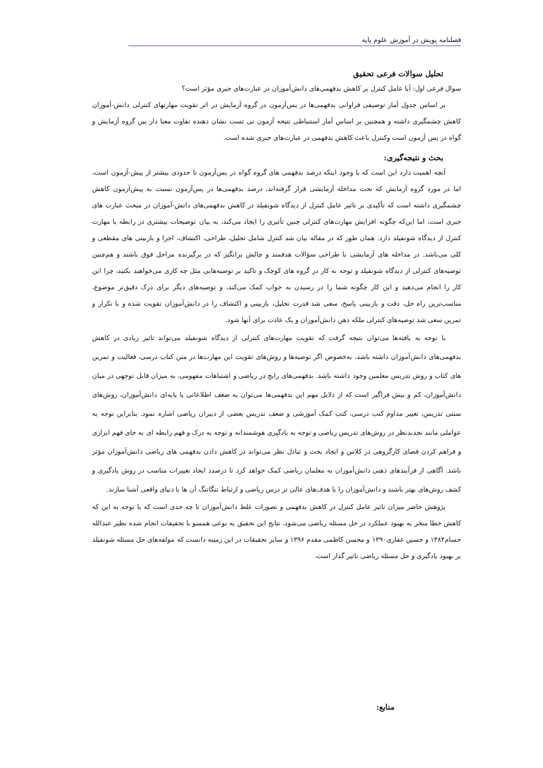فصلنامه پویش در آموزش علوم پایه
تحلیل سوالات فرعی تحقیق
سوال فرعی اول: آیا عامل کنترل بر کاهش بدفهمی‌های دانش‌آموزان در عبارت‌های جبری مؤثر است؟
بر اساس جدول آمار توصیفی فراوانی بدفهمی‌ها در پس‌آزمون در گروه آزمایش در اثر تقویت مهارتهای کنترلی دانش-آموزان کاهش چشمگیری داشته و همچنین بر اساس آمار استنباطی نتیجه آزمون تی تست نشان دهنده تفاوت معنا دار بین گروه آزمایش و گواه در پس آزمون است وکنترل باعث کاهش بدفهمی در عبارت‌های جبری شده است.
بحث و نتیجه‌گیری:
آنچه اهمیت دارد این است که با وجود اینکه درصد بدفهمی های گروه گواه در پس‌آزمون تا حدودی بیشتر از پیش-آزمون است، اما در مورد گروه آزمایش که تحت مداخله آزمایشی قرار گرفته‌اند، درصد بدفهمی‌ها در پس‌آزمون نسبت به پیش‌آزمون کاهش چشمگیری داشته است که تأکیدی بر تاثیر عامل کنترل از دیدگاه شونفیلد در کاهش بدفهمی‌های دانش-آموزان در مبحث عبارت های جبری است، اما این‌که چگونه افزایش مهارت‌های کنترلی چنین تأثیری را ایجاد می‌کند، به بیان توضیحات بیشتری در رابطه با مهارت کنترل از دیدگاه شونفیلد دارد. همان طور که در مقاله بیان شد کنترل شامل تحلیل، طراحی، اکتشاف، اجرا و بازبینی های مقطعی و کلی می‌باشد. در مداخله های آزمایشی با طراحی سؤالات هدفمند و چالش برانگیز که در برگیرنده مراحل فوق باشند و هم‌چنین توصیه‌های کنترلی از دیدگاه شونفیلد و توجه به کار در گروه های کوچک و تاکید بر توصیه‌هایی مثل چه کاری می‌خواهید بکنید، چرا این کار را انجام می‌دهید و این کار چگونه شما را در رسیدن به جواب کمک می‌کند، و توصیه‌های دیگر برای درک دقیق‌تر موضوع، مناسب‌ترین راه حل، دقت و بازبینی پاسخ، سعی شد قدرت تحلیل، بازبینی و اکتشاف را در دانش‌آموزان تقویت شده و با تکرار و تمرین سعی شد توصیه‌های کنترلی ملکه ذهن دانش‌آموزان و یک عادت برای آنها شود.
با توجه به یافته‌ها می‌توان نتیجه گرفت که تقویت مهارت‌های کنترلی از دیدگاه شونفیلد می‌تواند تاثیر زیادی در کاهش بدفهمی‌های دانش‌آموزان داشته باشد، به‌خصوص اگر توصیه‌ها و روش‌های تقویت این مهارت‌ها در متن کتاب درسی، فعالیت و تمرین های کتاب و روش تدریس معلمین وجود داشته باشد. بدفهمی‌های رایج در ریاضی و اشتباهات مفهومی، به میزان قابل توجهی در میان دانش‌آموزان، کم و بیش فراگیر است که از دلایل مهم این بدفهمی‌ها می‌توان به ضعف اطلاعاتی یا پایه‌ای دانش‌آموزان، روش‌های سنتی تدریس، تغییر مداوم کتب درسی، کتب کمک آموزشی و ضعف تدریس بعضی از دبیران ریاضی اشاره نمود. بنابراین توجه به عواملی مانند تجدیدنظر در روش‌های تدریس ریاضی و توجه به یادگیری هوشمندانه و توجه به درک و فهم رابطه ای به جای فهم ابزاری و فراهم کردن فضای کارگروهی در کلاس و ایجاد بحث و تبادل نظر می‌تواند در کاهش دادن بدفهمی های ریاضی دانش‌آموزان مؤثر باشد. آگاهی از فرآیندهای ذهنی دانش‌آموزان به معلمان ریاضی کمک خواهد کرد تا درصدد ایجاد تغییرات مناسب در روش یادگیری و کشف روش‌های بهتر باشند و دانش‌آموزان را با هدف‌های عالی تر درس ریاضی و ارتباط تنگاتنگ آن ها با دنیای واقعی آشنا سازند.
پژوهش حاضر میزان تاثیر عامل کنترل در کاهش بدفهمی و تصورات غلط دانش‌آموزان تا چه حدی است که با توجه به این که کاهش خطا منجر به بهبود عملکرد در حل مسئله ریاضی می‌شود، نتایج این تحقیق به نوعی همسو با تحقیقات انجام شده نظیر عبدالله حسام۱۳۸۴ و حسین غفاری۱۳۹۰ و محسن کاظمی مقدم ۱۳۹۶ و سایر تحقیقات در این زمینه دانست که مولفه‌های حل مسئله شونفیلد بر بهبود یادگیری و حل مسئله ریاضی تاثیر گذار است.
منابع: